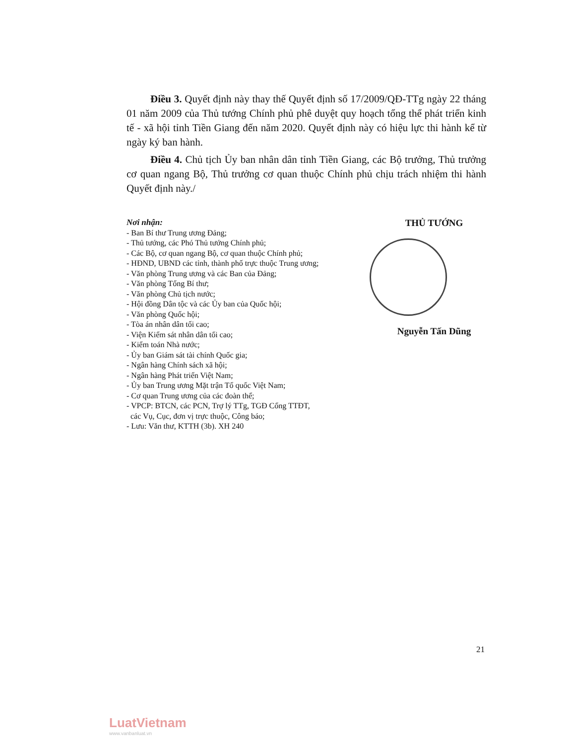Điều 3. Quyết định này thay thế Quyết định số 17/2009/QĐ-TTg ngày 22 tháng 01 năm 2009 của Thủ tướng Chính phủ phê duyệt quy hoạch tổng thể phát triển kinh tế - xã hội tỉnh Tiền Giang đến năm 2020. Quyết định này có hiệu lực thi hành kể từ ngày ký ban hành.
Điều 4. Chủ tịch Ủy ban nhân dân tỉnh Tiền Giang, các Bộ trưởng, Thủ trưởng cơ quan ngang Bộ, Thủ trưởng cơ quan thuộc Chính phủ chịu trách nhiệm thi hành Quyết định này./
Nơi nhận:
- Ban Bí thư Trung ương Đảng;
- Thủ tướng, các Phó Thủ tướng Chính phủ;
- Các Bộ, cơ quan ngang Bộ, cơ quan thuộc Chính phủ;
- HĐND, UBND các tỉnh, thành phố trực thuộc Trung ương;
- Văn phòng Trung ương và các Ban của Đảng;
- Văn phòng Tổng Bí thư;
- Văn phòng Chủ tịch nước;
- Hội đồng Dân tộc và các Ủy ban của Quốc hội;
- Văn phòng Quốc hội;
- Tòa án nhân dân tối cao;
- Viện Kiểm sát nhân dân tối cao;
- Kiểm toán Nhà nước;
- Ủy ban Giám sát tài chính Quốc gia;
- Ngân hàng Chính sách xã hội;
- Ngân hàng Phát triển Việt Nam;
- Ủy ban Trung ương Mặt trận Tổ quốc Việt Nam;
- Cơ quan Trung ương của các đoàn thể;
- VPCP: BTCN, các PCN, Trợ lý TTg, TGĐ Cổng TTĐT,
các Vụ, Cục, đơn vị trực thuộc, Công báo;
- Lưu: Văn thư, KTTH (3b). XH 240
THỦ TƯỚNG
Nguyễn Tấn Dũng
21
LuatVietnam
www.vanbanluat.vn